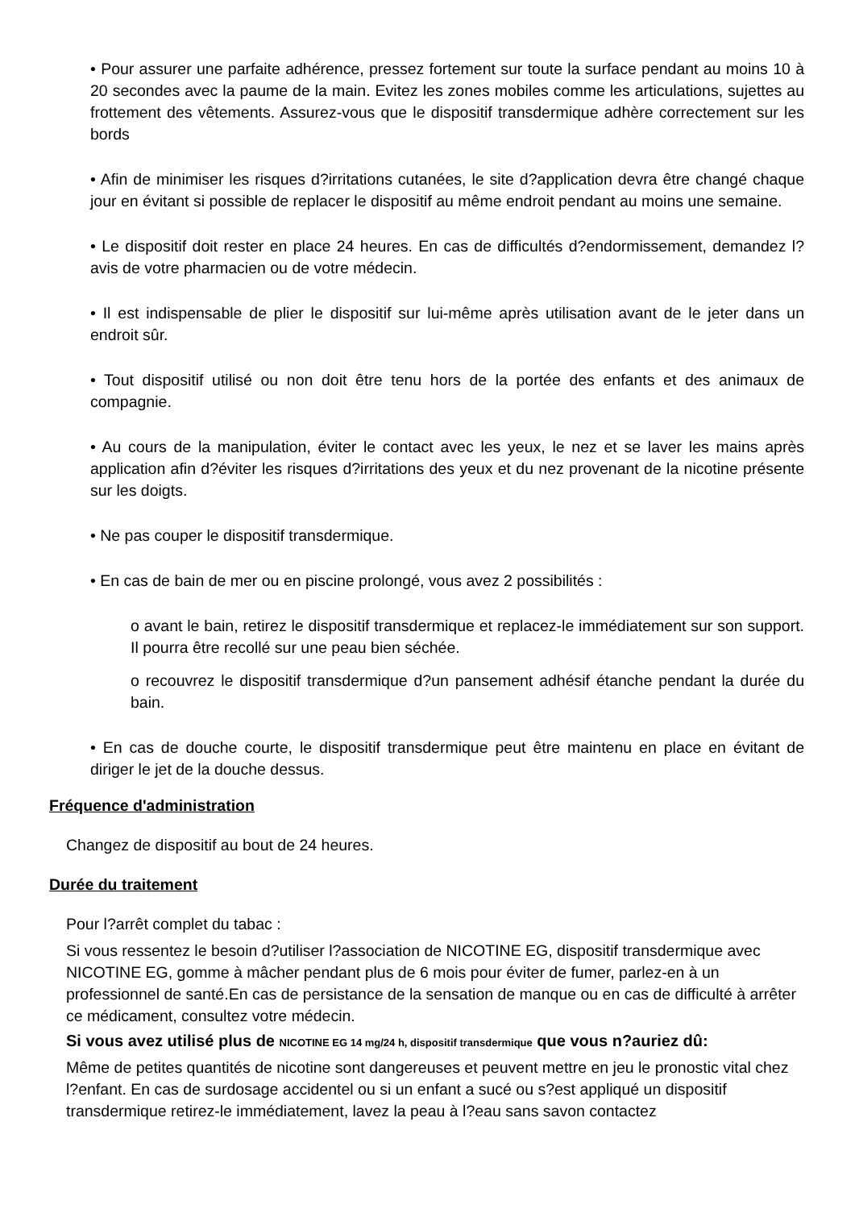• Pour assurer une parfaite adhérence, pressez fortement sur toute la surface pendant au moins 10 à 20 secondes avec la paume de la main. Evitez les zones mobiles comme les articulations, sujettes au frottement des vêtements. Assurez-vous que le dispositif transdermique adhère correctement sur les bords
• Afin de minimiser les risques d?irritations cutanées, le site d?application devra être changé chaque jour en évitant si possible de replacer le dispositif au même endroit pendant au moins une semaine.
• Le dispositif doit rester en place 24 heures. En cas de difficultés d?endormissement, demandez l?avis de votre pharmacien ou de votre médecin.
• Il est indispensable de plier le dispositif sur lui-même après utilisation avant de le jeter dans un endroit sûr.
• Tout dispositif utilisé ou non doit être tenu hors de la portée des enfants et des animaux de compagnie.
• Au cours de la manipulation, éviter le contact avec les yeux, le nez et se laver les mains après application afin d?éviter les risques d?irritations des yeux et du nez provenant de la nicotine présente sur les doigts.
• Ne pas couper le dispositif transdermique.
• En cas de bain de mer ou en piscine prolongé, vous avez 2 possibilités :
o avant le bain, retirez le dispositif transdermique et replacez-le immédiatement sur son support. Il pourra être recollé sur une peau bien séchée.
o recouvrez le dispositif transdermique d?un pansement adhésif étanche pendant la durée du bain.
• En cas de douche courte, le dispositif transdermique peut être maintenu en place en évitant de diriger le jet de la douche dessus.
Fréquence d'administration
Changez de dispositif au bout de 24 heures.
Durée du traitement
Pour l?arrêt complet du tabac :
Si vous ressentez le besoin d?utiliser l?association de NICOTINE EG, dispositif transdermique avec NICOTINE EG, gomme à mâcher pendant plus de 6 mois pour éviter de fumer, parlez-en à un professionnel de santé.En cas de persistance de la sensation de manque ou en cas de difficulté à arrêter ce médicament, consultez votre médecin.
Si vous avez utilisé plus de NICOTINE EG 14 mg/24 h, dispositif transdermique que vous n?auriez dû:
Même de petites quantités de nicotine sont dangereuses et peuvent mettre en jeu le pronostic vital chez l?enfant. En cas de surdosage accidentel ou si un enfant a sucé ou s?est appliqué un dispositif transdermique retirez-le immédiatement, lavez la peau à l?eau sans savon contactez